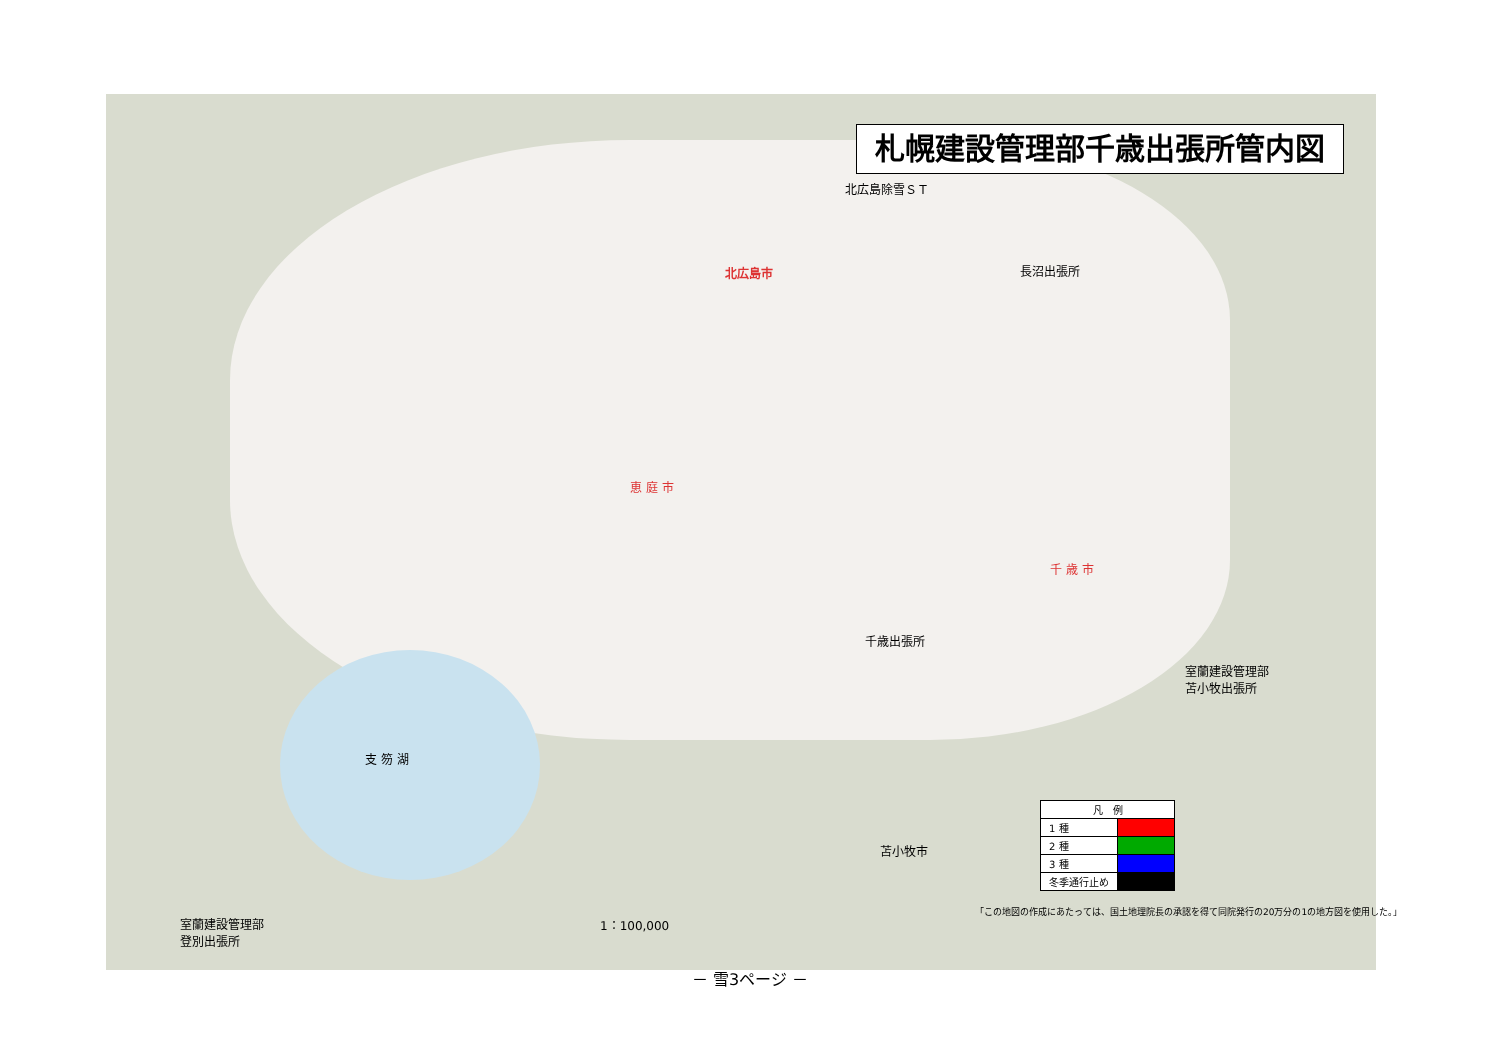札幌建設管理部千歳出張所管内図
北広島除雪ＳＴ
長沼出張所
北広島市
恵 庭 市
千 歳 市
千歳出張所
室蘭建設管理部
苫小牧出張所
支 笏 湖
苫小牧市
室蘭建設管理部
登別出張所
1：100,000
「この地図の作成にあたっては、国土地理院長の承認を得て同院発行の20万分の1の地方図を使用した。」
| 凡 例 | |
| 1 種 | |
| 2 種 | |
| 3 種 | |
| 冬季通行止め | |
－ 雪3ページ －